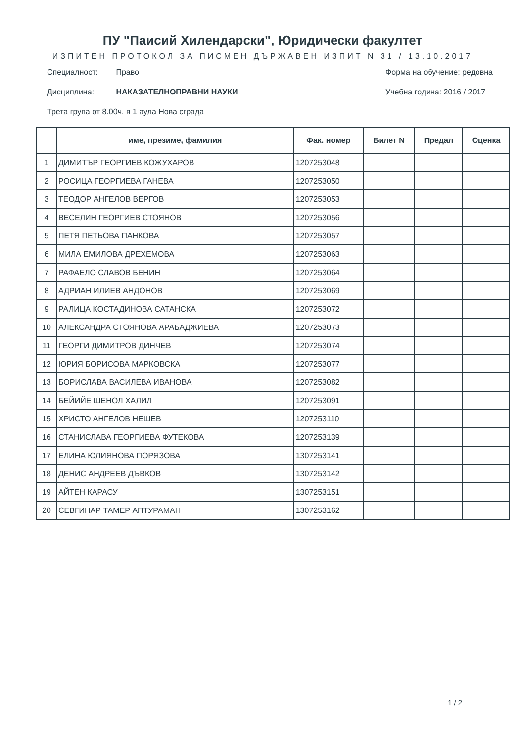ПУ "Паисий Хилендарски", Юридически факултет
ИЗПИТЕН ПРОТОКОЛ ЗА ПИСМЕН ДЪРЖАВЕН ИЗПИТ N 31 / 13.10.2017
Специалност: Право
Дисциплина: НАКАЗАТЕЛНОПРАВНИ НАУКИ
Трета група от 8.00ч. в 1 аула Нова сграда
Форма на обучение: редовна
Учебна година: 2016 / 2017
| | име, презиме, фамилия | Фак. номер | Билет N | Предал | Оценка |
| --- | --- | --- | --- | --- | --- |
| 1 | ДИМИТЪР ГЕОРГИЕВ КОЖУХАРОВ | 1207253048 | | | |
| 2 | РОСИЦА ГЕОРГИЕВА ГАНЕВА | 1207253050 | | | |
| 3 | ТЕОДОР АНГЕЛОВ ВЕРГОВ | 1207253053 | | | |
| 4 | ВЕСЕЛИН ГЕОРГИЕВ СТОЯНОВ | 1207253056 | | | |
| 5 | ПЕТЯ ПЕТЬОВА ПАНКОВА | 1207253057 | | | |
| 6 | МИЛА ЕМИЛОВА ДРЕХЕМОВА | 1207253063 | | | |
| 7 | РАФАЕЛО СЛАВОВ БЕНИН | 1207253064 | | | |
| 8 | АДРИАН ИЛИЕВ АНДОНОВ | 1207253069 | | | |
| 9 | РАЛИЦА КОСТАДИНОВА САТАНСКА | 1207253072 | | | |
| 10 | АЛЕКСАНДРА СТОЯНОВА АРАБАДЖИЕВА | 1207253073 | | | |
| 11 | ГЕОРГИ ДИМИТРОВ ДИНЧЕВ | 1207253074 | | | |
| 12 | ЮРИЯ БОРИСОВА МАРКОВСКА | 1207253077 | | | |
| 13 | БОРИСЛАВА ВАСИЛЕВА ИВАНОВА | 1207253082 | | | |
| 14 | БЕЙИЙЕ ШЕНОЛ ХАЛИЛ | 1207253091 | | | |
| 15 | ХРИСТО АНГЕЛОВ НЕШЕВ | 1207253110 | | | |
| 16 | СТАНИСЛАВА ГЕОРГИЕВА ФУТЕКОВА | 1207253139 | | | |
| 17 | ЕЛИНА ЮЛИЯНОВА ПОРЯЗОВА | 1307253141 | | | |
| 18 | ДЕНИС АНДРЕЕВ ДЪВКОВ | 1307253142 | | | |
| 19 | АЙТЕН КАРАСУ | 1307253151 | | | |
| 20 | СЕВГИНАР ТАМЕР АПТУРАМАН | 1307253162 | | | |
1 / 2